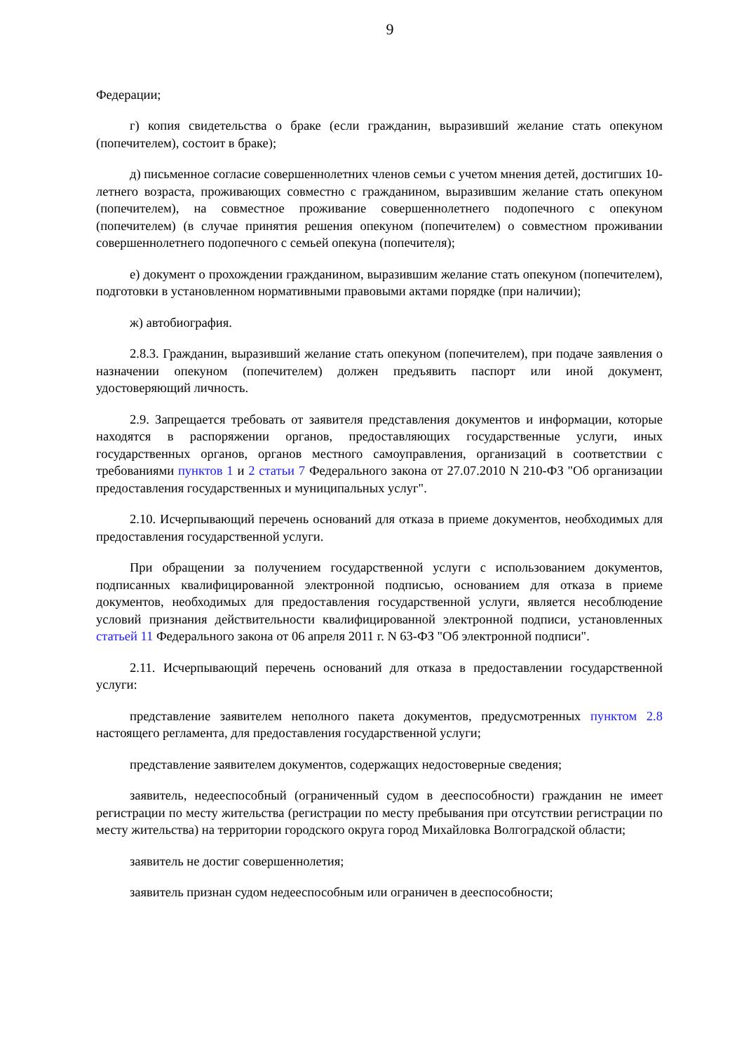9
Федерации;
г) копия свидетельства о браке (если гражданин, выразивший желание стать опекуном (попечителем), состоит в браке);
д) письменное согласие совершеннолетних членов семьи с учетом мнения детей, достигших 10-летнего возраста, проживающих совместно с гражданином, выразившим желание стать опекуном (попечителем), на совместное проживание совершеннолетнего подопечного с опекуном (попечителем) (в случае принятия решения опекуном (попечителем) о совместном проживании совершеннолетнего подопечного с семьей опекуна (попечителя);
е) документ о прохождении гражданином, выразившим желание стать опекуном (попечителем), подготовки в установленном нормативными правовыми актами порядке (при наличии);
ж) автобиография.
2.8.3. Гражданин, выразивший желание стать опекуном (попечителем), при подаче заявления о назначении опекуном (попечителем) должен предъявить паспорт или иной документ, удостоверяющий личность.
2.9. Запрещается требовать от заявителя представления документов и информации, которые находятся в распоряжении органов, предоставляющих государственные услуги, иных государственных органов, органов местного самоуправления, организаций в соответствии с требованиями пунктов 1 и 2 статьи 7 Федерального закона от 27.07.2010 N 210-ФЗ "Об организации предоставления государственных и муниципальных услуг".
2.10. Исчерпывающий перечень оснований для отказа в приеме документов, необходимых для предоставления государственной услуги.
При обращении за получением государственной услуги с использованием документов, подписанных квалифицированной электронной подписью, основанием для отказа в приеме документов, необходимых для предоставления государственной услуги, является несоблюдение условий признания действительности квалифицированной электронной подписи, установленных статьей 11 Федерального закона от 06 апреля 2011 г. N 63-ФЗ "Об электронной подписи".
2.11. Исчерпывающий перечень оснований для отказа в предоставлении государственной услуги:
представление заявителем неполного пакета документов, предусмотренных пунктом 2.8 настоящего регламента, для предоставления государственной услуги;
представление заявителем документов, содержащих недостоверные сведения;
заявитель, недееспособный (ограниченный судом в дееспособности) гражданин не имеет регистрации по месту жительства (регистрации по месту пребывания при отсутствии регистрации по месту жительства) на территории городского округа город Михайловка Волгоградской области;
заявитель не достиг совершеннолетия;
заявитель признан судом недееспособным или ограничен в дееспособности;